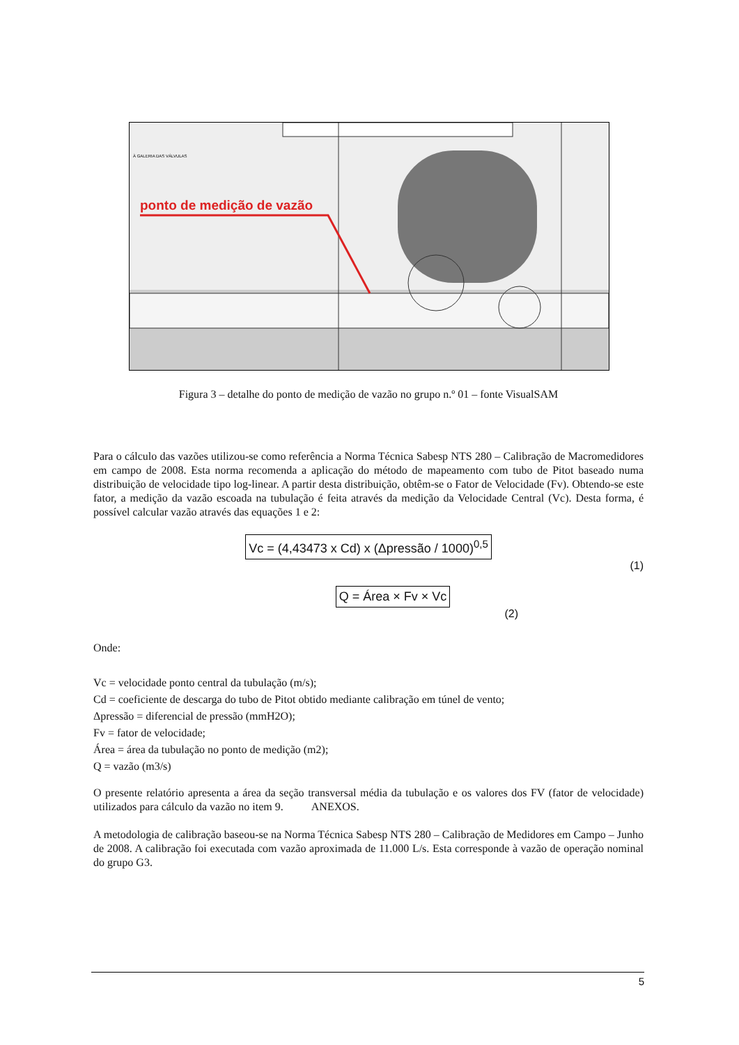À GALERIA DAS VÁLVULAS
ponto de medição de vazão
Figura 3 – detalhe do ponto de medição de vazão no grupo n.º 01 – fonte VisualSAM
Para o cálculo das vazões utilizou-se como referência a Norma Técnica Sabesp NTS 280 – Calibração de Macromedidores em campo de 2008. Esta norma recomenda a aplicação do método de mapeamento com tubo de Pitot baseado numa distribuição de velocidade tipo log-linear. A partir desta distribuição, obtêm-se o Fator de Velocidade (Fv). Obtendo-se este fator, a medição da vazão escoada na tubulação é feita através da medição da Velocidade Central (Vc). Desta forma, é possível calcular vazão através das equações 1 e 2:
Vc = (4,43473 x Cd) x (Δpressão / 1000)<sup>0,5</sup>
(1)
Q = Área × Fv × Vc
(2)
Onde:
Vc = velocidade ponto central da tubulação (m/s);
Cd = coeficiente de descarga do tubo de Pitot obtido mediante calibração em túnel de vento;
Δpressão = diferencial de pressão (mmH2O);
Fv = fator de velocidade;
Área = área da tubulação no ponto de medição (m2);
Q = vazão (m3/s)
O presente relatório apresenta a área da seção transversal média da tubulação e os valores dos FV (fator de velocidade) utilizados para cálculo da vazão no item 9. ANEXOS.
A metodologia de calibração baseou-se na Norma Técnica Sabesp NTS 280 – Calibração de Medidores em Campo – Junho de 2008. A calibração foi executada com vazão aproximada de 11.000 L/s. Esta corresponde à vazão de operação nominal do grupo G3.
5